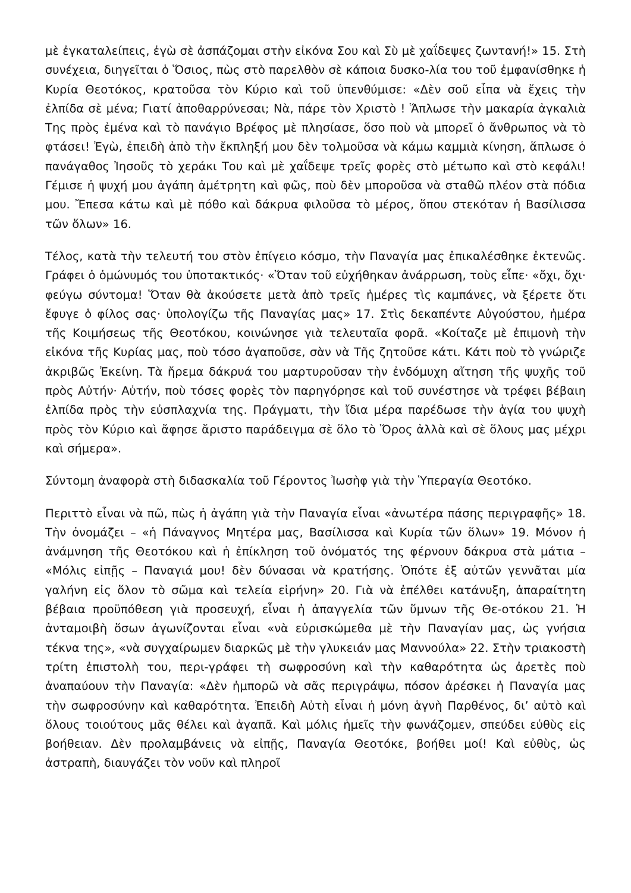μὲ ἐγκαταλείπεις, ἐγὼ σὲ ἀσπάζομαι στὴν εἰκόνα Σου καὶ Σὺ μὲ χαΐδεψες ζωντανή!» 15. Στὴ συνέχεια, διηγεῖται ὁ Ὅσιος, πὼς στὸ παρελθὸν σὲ κάποια δυσκο-λία του τοῦ ἐμφανίσθηκε ἡ Κυρία Θεοτόκος, κρατοῦσα τὸν Κύριο καὶ τοῦ ὑπενθύμισε: «Δὲν σοῦ εἶπα νὰ ἔχεις τὴν ἐλπίδα σὲ μένα; Γιατί ἀποθαρρύνεσαι; Νὰ, πάρε τὸν Χριστὸ ! Ἅπλωσε τὴν μακαρία ἀγκαλιὰ Της πρὸς ἐμένα καὶ τὸ πανάγιο Βρέφος μὲ πλησίασε, ὅσο ποὺ νὰ μπορεῖ ὁ ἄνθρωπος νὰ τὸ φτάσει! Ἐγὼ, ἐπειδὴ ἀπὸ τὴν ἔκπληξή μου δὲν τολμοῦσα νὰ κάμω καμμιὰ κίνηση, ἅπλωσε ὁ πανάγαθος Ἰησοῦς τὸ χεράκι Του καὶ μὲ χαΐδεψε τρεῖς φορὲς στὸ μέτωπο καὶ στὸ κεφάλι! Γέμισε ἡ ψυχή μου ἀγάπη ἀμέτρητη καὶ φῶς, ποὺ δὲν μποροῦσα νὰ σταθῶ πλέον στὰ πόδια μου. Ἔπεσα κάτω καὶ μὲ πόθο καὶ δάκρυα φιλοῦσα τὸ μέρος, ὅπου στεκόταν ἡ Βασίλισσα τῶν ὅλων» 16.
Τέλος, κατὰ τὴν τελευτή του στὸν ἐπίγειο κόσμο, τὴν Παναγία μας ἐπικαλέσθηκε ἐκτενῶς. Γράφει ὁ ὁμώνυμός του ὑποτακτικός· «Ὅταν τοῦ εὐχήθηκαν ἀνάρρωση, τοὺς εἶπε· «ὄχι, ὄχι· φεύγω σύντομα! Ὅταν θὰ ἀκούσετε μετὰ ἀπὸ τρεῖς ἡμέρες τὶς καμπάνες, νὰ ξέρετε ὅτι ἔφυγε ὁ φίλος σας· ὑπολογίζω τῆς Παναγίας μας» 17. Στὶς δεκαπέντε Αὐγούστου, ἡμέρα τῆς Κοιμήσεως τῆς Θεοτόκου, κοινώνησε γιὰ τελευταῖα φορᾶ. «Κοίταζε μὲ ἐπιμονὴ τὴν εἰκόνα τῆς Κυρίας μας, ποὺ τόσο ἀγαποῦσε, σὰν νὰ Τῆς ζητοῦσε κάτι. Κάτι ποὺ τὸ γνώριζε ἀκριβῶς Ἐκείνη. Τὰ ἤρεμα δάκρυά του μαρτυροῦσαν τὴν ἐνδόμυχη αἴτηση τῆς ψυχῆς τοῦ πρὸς Αὐτήν· Αὐτήν, ποὺ τόσες φορὲς τὸν παρηγόρησε καὶ τοῦ συνέστησε νὰ τρέφει βέβαιη ἐλπίδα πρὸς τὴν εὐσπλαχνία της. Πράγματι, τὴν ἴδια μέρα παρέδωσε τὴν ἁγία του ψυχὴ πρὸς τὸν Κύριο καὶ ἄφησε ἄριστο παράδειγμα σὲ ὅλο τὸ Ὅρος ἀλλὰ καὶ σὲ ὅλους μας μέχρι καὶ σήμερα».
Σύντομη ἀναφορὰ στὴ διδασκαλία τοῦ Γέροντος Ἰωσὴφ γιὰ τὴν Ὑπεραγία Θεοτόκο.
Περιττὸ εἶναι νὰ πῶ, πὼς ἡ ἀγάπη γιὰ τὴν Παναγία εἶναι «ἀνωτέρα πάσης περιγραφῆς» 18. Τὴν ὀνομάζει – «ἡ Πάναγνος Μητέρα μας, Βασίλισσα καὶ Κυρία τῶν ὅλων» 19. Μόνον ἡ ἀνάμνηση τῆς Θεοτόκου καὶ ἡ ἐπίκληση τοῦ ὀνόματός της φέρνουν δάκρυα στὰ μάτια – «Μόλις εἰπῇς – Παναγιά μου! δὲν δύνασαι νὰ κρατήσης. Ὁπότε ἐξ αὐτῶν γεννᾶται μία γαλήνη εἰς ὅλον τὸ σῶμα καὶ τελεία εἰρήνη» 20. Γιὰ νὰ ἐπέλθει κατάνυξη, ἀπαραίτητη βέβαια προϋπόθεση γιὰ προσευχή, εἶναι ἡ ἀπαγγελία τῶν ὕμνων τῆς Θε-οτόκου 21. Ἡ ἀνταμοιβὴ ὅσων ἀγωνίζονται εἶναι «νὰ εὑρισκώμεθα μὲ τὴν Παναγίαν μας, ὡς γνήσια τέκνα της», «νὰ συγχαίρωμεν διαρκῶς μὲ τὴν γλυκειάν μας Μαννούλα» 22. Στὴν τριακοστὴ τρίτη ἐπιστολὴ του, περι-γράφει τὴ σωφροσύνη καὶ τὴν καθαρότητα ὡς ἀρετὲς ποὺ ἀναπαύουν τὴν Παναγία: «Δὲν ἠμπορῶ νὰ σᾶς περιγράψω, πόσον ἀρέσκει ἡ Παναγία μας τὴν σωφροσύνην καὶ καθαρότητα. Ἐπειδὴ Αὐτὴ εἶναι ἡ μόνη ἁγνὴ Παρθένος, δι’ αὐτὸ καὶ ὅλους τοιούτους μᾶς θέλει καὶ ἀγαπᾶ. Καὶ μόλις ἡμεῖς τὴν φωνάζομεν, σπεύδει εὐθὺς εἰς βοήθειαν. Δὲν προλαμβάνεις νὰ εἰπῇς, Παναγία Θεοτόκε, βοήθει μοί! Καὶ εὐθὺς, ὡς ἀστραπὴ, διαυγάζει τὸν νοῦν καὶ πληροῖ